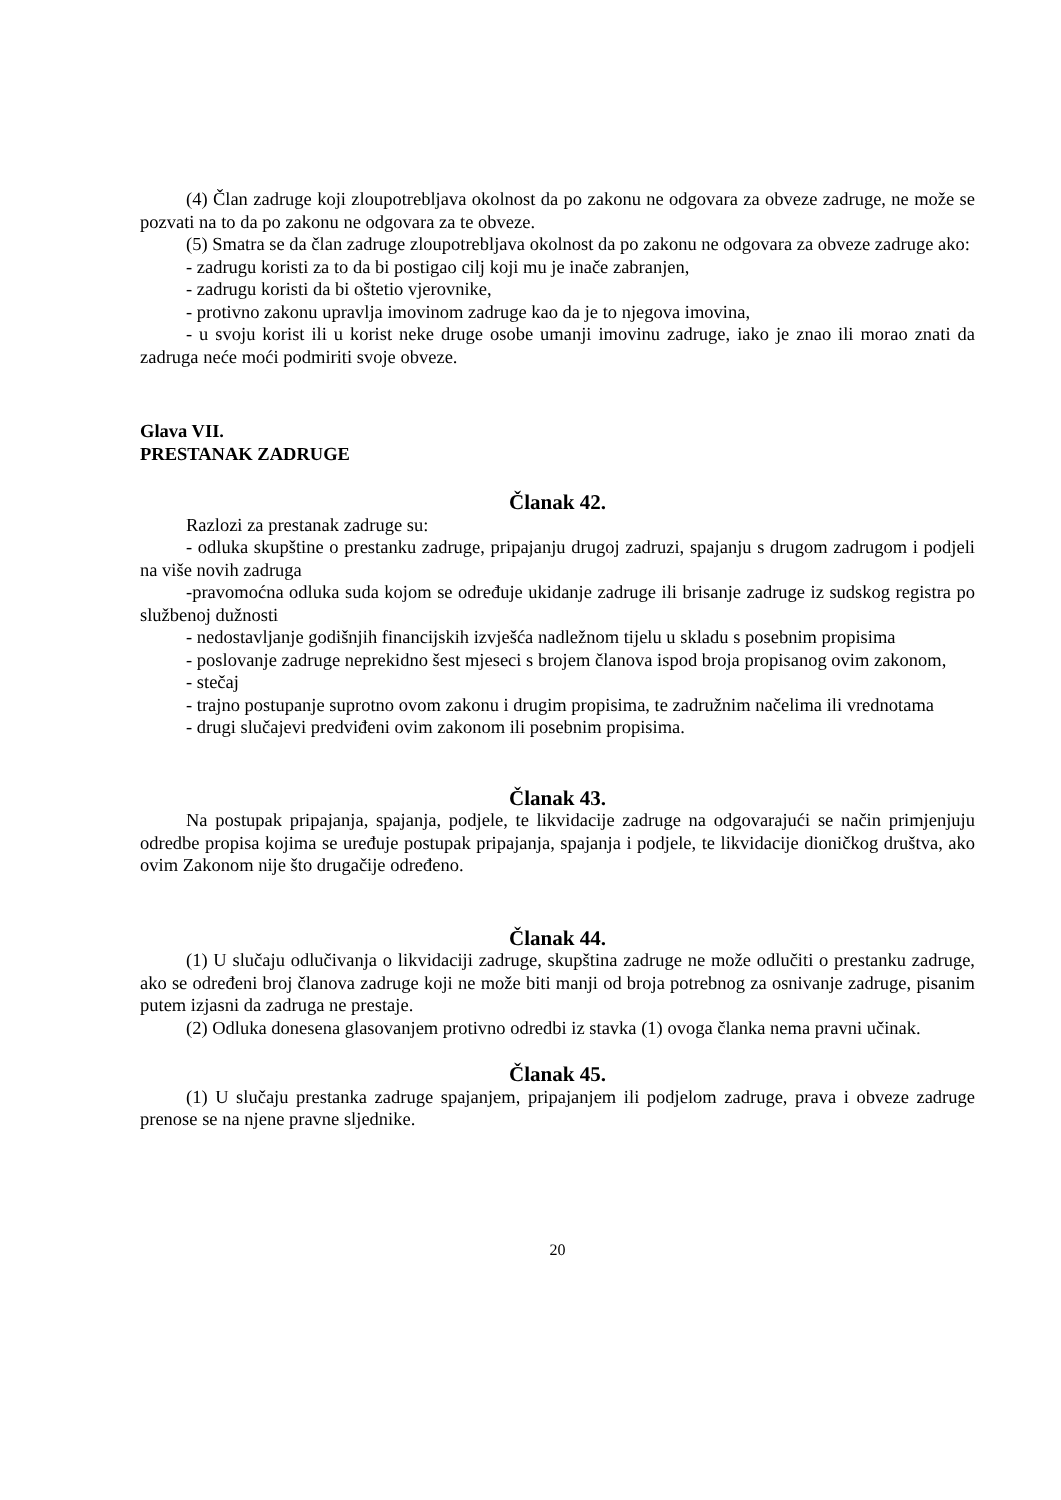(4) Član zadruge koji zloupotrebljava okolnost da po zakonu ne odgovara za obveze zadruge, ne može se pozvati na to da po zakonu ne odgovara za te obveze.
(5) Smatra se da član zadruge zloupotrebljava okolnost da po zakonu ne odgovara za obveze zadruge ako:
- zadrugu koristi za to da bi postigao cilj koji mu je inače zabranjen,
- zadrugu koristi da bi oštetio vjerovnike,
- protivno zakonu upravlja imovinom zadruge kao da je to njegova imovina,
- u svoju korist ili u korist neke druge osobe umanji imovinu zadruge, iako je znao ili morao znati da zadruga neće moći podmiriti svoje obveze.
Glava VII.
PRESTANAK ZADRUGE
Članak 42.
Razlozi za prestanak zadruge su:
- odluka skupštine o prestanku zadruge, pripajanju drugoj zadruzi, spajanju s drugom zadrugom i podjeli na više novih zadruga
-pravomoćna odluka suda kojom se određuje ukidanje zadruge ili brisanje zadruge iz sudskog registra po službenoj dužnosti
- nedostavljanje godišnjih financijskih izvješća nadležnom tijelu u skladu s posebnim propisima
- poslovanje zadruge neprekidno šest mjeseci s brojem članova ispod broja propisanog ovim zakonom,
- stečaj
- trajno postupanje suprotno ovom zakonu i drugim propisima, te zadružnim načelima ili vrednotama
- drugi slučajevi predviđeni ovim zakonom ili posebnim propisima.
Članak 43.
Na postupak pripajanja, spajanja, podjele, te likvidacije zadruge na odgovarajući se način primjenjuju odredbe propisa kojima se uređuje postupak pripajanja, spajanja i podjele, te likvidacije dioničkog društva, ako ovim Zakonom nije što drugačije određeno.
Članak 44.
(1) U slučaju odlučivanja o likvidaciji zadruge, skupština zadruge ne može odlučiti o prestanku zadruge, ako se određeni broj članova zadruge koji ne može biti manji od broja potrebnog za osnivanje zadruge, pisanim putem izjasni da zadruga ne prestaje.
(2) Odluka donesena glasovanjem protivno odredbi iz stavka (1) ovoga članka nema pravni učinak.
Članak 45.
(1) U slučaju prestanka zadruge spajanjem, pripajanjem ili podjelom zadruge, prava i obveze zadruge prenose se na njene pravne sljednike.
20